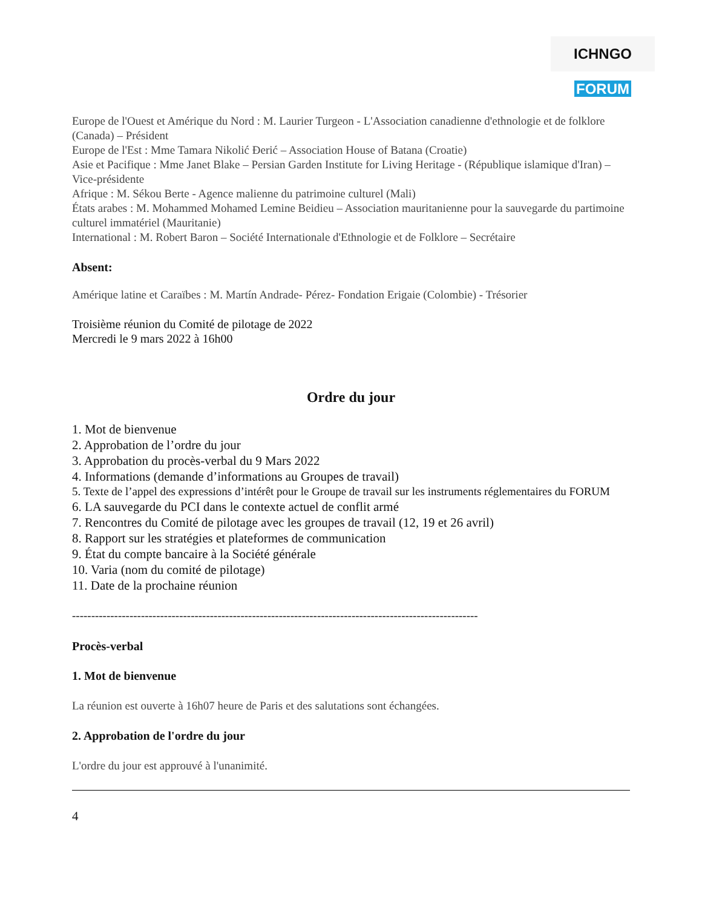ICHNGO FORUM
Europe de l'Ouest et Amérique du Nord : M. Laurier Turgeon - L'Association canadienne d'ethnologie et de folklore (Canada) – Président
Europe de l'Est : Mme Tamara Nikolić Đerić – Association House of Batana (Croatie)
Asie et Pacifique : Mme Janet Blake – Persian Garden Institute for Living Heritage - (République islamique d'Iran) – Vice-présidente
Afrique : M. Sékou Berte - Agence malienne du patrimoine culturel (Mali)
États arabes : M. Mohammed Mohamed Lemine Beidieu – Association mauritanienne pour la sauvegarde du partimoine culturel immatériel (Mauritanie)
International : M. Robert Baron – Société Internationale d'Ethnologie et de Folklore – Secrétaire
Absent:
Amérique latine et Caraïbes : M. Martín Andrade- Pérez- Fondation Erigaie (Colombie) - Trésorier
Troisième réunion du Comité de pilotage de 2022
Mercredi le 9 mars 2022 à 16h00
Ordre du jour
1. Mot de bienvenue
2. Approbation de l’ordre du jour
3. Approbation du procès-verbal du 9 Mars 2022
4. Informations (demande d’informations au Groupes de travail)
5. Texte de l’appel des expressions d’intérêt pour le Groupe de travail sur les instruments réglementaires du FORUM
6. LA sauvegarde du PCI dans le contexte actuel de conflit armé
7. Rencontres du Comité de pilotage avec les groupes de travail (12, 19 et 26 avril)
8. Rapport sur les stratégies et plateformes de communication
9. État du compte bancaire à la Société générale
10. Varia (nom du comité de pilotage)
11. Date de la prochaine réunion
----------------------------------------------------------------------------------------------------------
Procès-verbal
1. Mot de bienvenue
La réunion est ouverte à 16h07 heure de Paris et des salutations sont échangées.
2. Approbation de l'ordre du jour
L'ordre du jour est approuvé à l'unanimité.
4